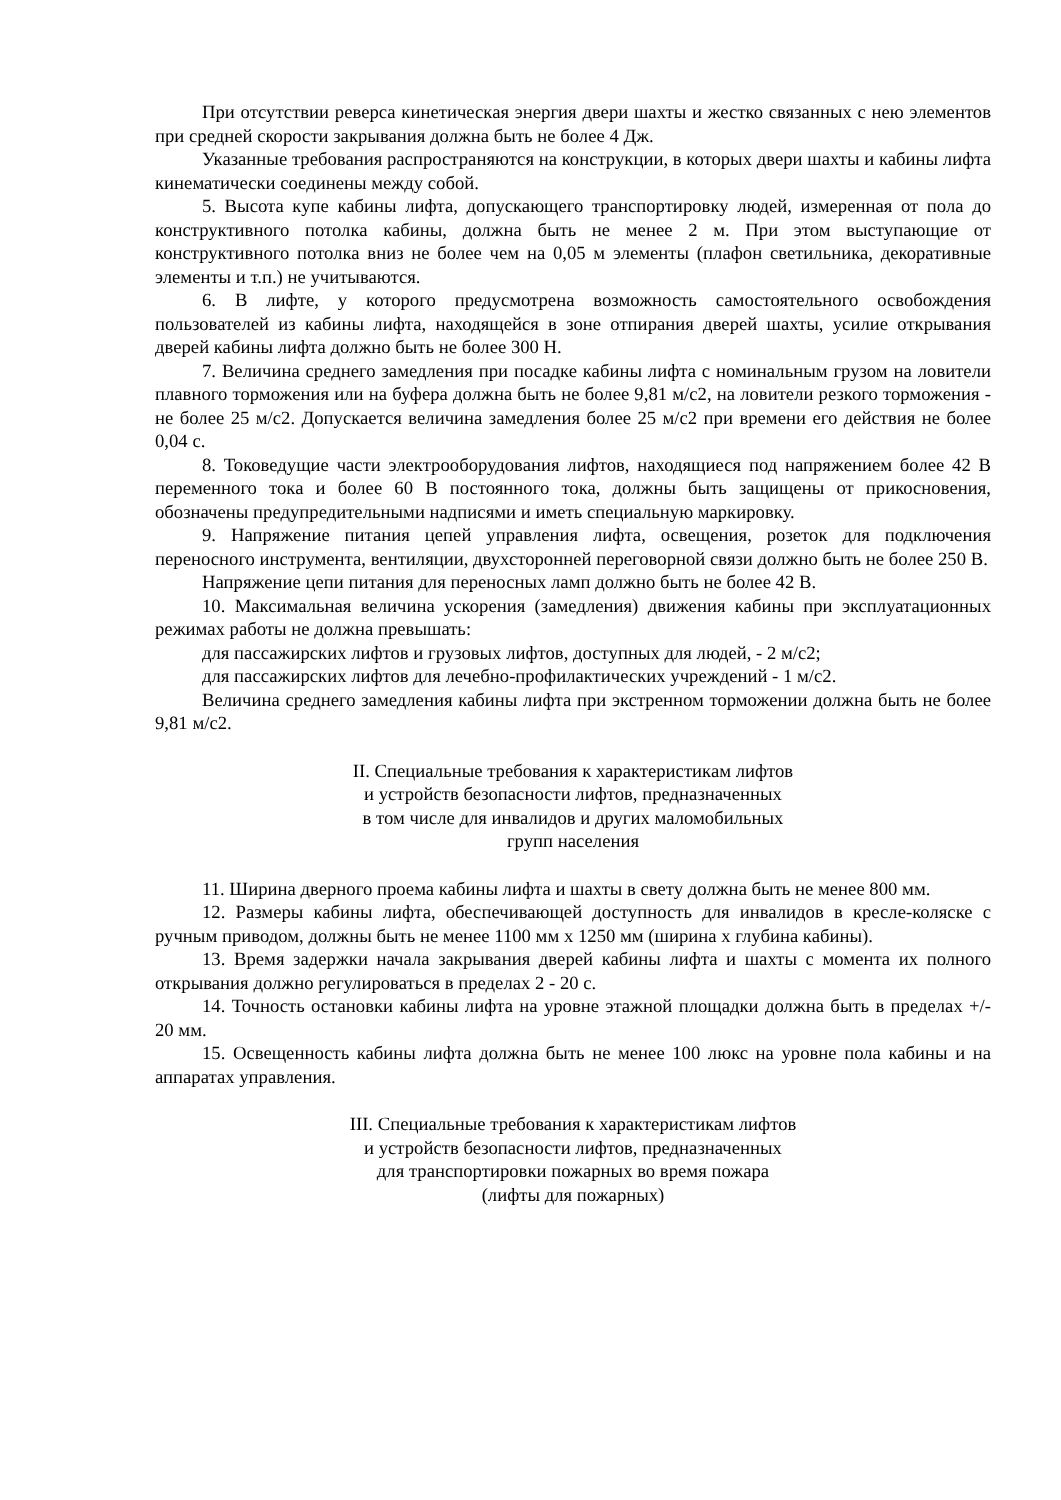При отсутствии реверса кинетическая энергия двери шахты и жестко связанных с нею элементов при средней скорости закрывания должна быть не более 4 Дж.
Указанные требования распространяются на конструкции, в которых двери шахты и кабины лифта кинематически соединены между собой.
5. Высота купе кабины лифта, допускающего транспортировку людей, измеренная от пола до конструктивного потолка кабины, должна быть не менее 2 м. При этом выступающие от конструктивного потолка вниз не более чем на 0,05 м элементы (плафон светильника, декоративные элементы и т.п.) не учитываются.
6. В лифте, у которого предусмотрена возможность самостоятельного освобождения пользователей из кабины лифта, находящейся в зоне отпирания дверей шахты, усилие открывания дверей кабины лифта должно быть не более 300 Н.
7. Величина среднего замедления при посадке кабины лифта с номинальным грузом на ловители плавного торможения или на буфера должна быть не более 9,81 м/с2, на ловители резкого торможения - не более 25 м/с2. Допускается величина замедления более 25 м/с2 при времени его действия не более 0,04 с.
8. Токоведущие части электрооборудования лифтов, находящиеся под напряжением более 42 В переменного тока и более 60 В постоянного тока, должны быть защищены от прикосновения, обозначены предупредительными надписями и иметь специальную маркировку.
9. Напряжение питания цепей управления лифта, освещения, розеток для подключения переносного инструмента, вентиляции, двухсторонней переговорной связи должно быть не более 250 В.
Напряжение цепи питания для переносных ламп должно быть не более 42 В.
10. Максимальная величина ускорения (замедления) движения кабины при эксплуатационных режимах работы не должна превышать:
для пассажирских лифтов и грузовых лифтов, доступных для людей, - 2 м/с2;
для пассажирских лифтов для лечебно-профилактических учреждений - 1 м/с2.
Величина среднего замедления кабины лифта при экстренном торможении должна быть не более 9,81 м/с2.
II. Специальные требования к характеристикам лифтов
и устройств безопасности лифтов, предназначенных
в том числе для инвалидов и других маломобильных
групп населения
11. Ширина дверного проема кабины лифта и шахты в свету должна быть не менее 800 мм.
12. Размеры кабины лифта, обеспечивающей доступность для инвалидов в кресле-коляске с ручным приводом, должны быть не менее 1100 мм x 1250 мм (ширина x глубина кабины).
13. Время задержки начала закрывания дверей кабины лифта и шахты с момента их полного открывания должно регулироваться в пределах 2 - 20 с.
14. Точность остановки кабины лифта на уровне этажной площадки должна быть в пределах +/- 20 мм.
15. Освещенность кабины лифта должна быть не менее 100 люкс на уровне пола кабины и на аппаратах управления.
III. Специальные требования к характеристикам лифтов
и устройств безопасности лифтов, предназначенных
для транспортировки пожарных во время пожара
(лифты для пожарных)